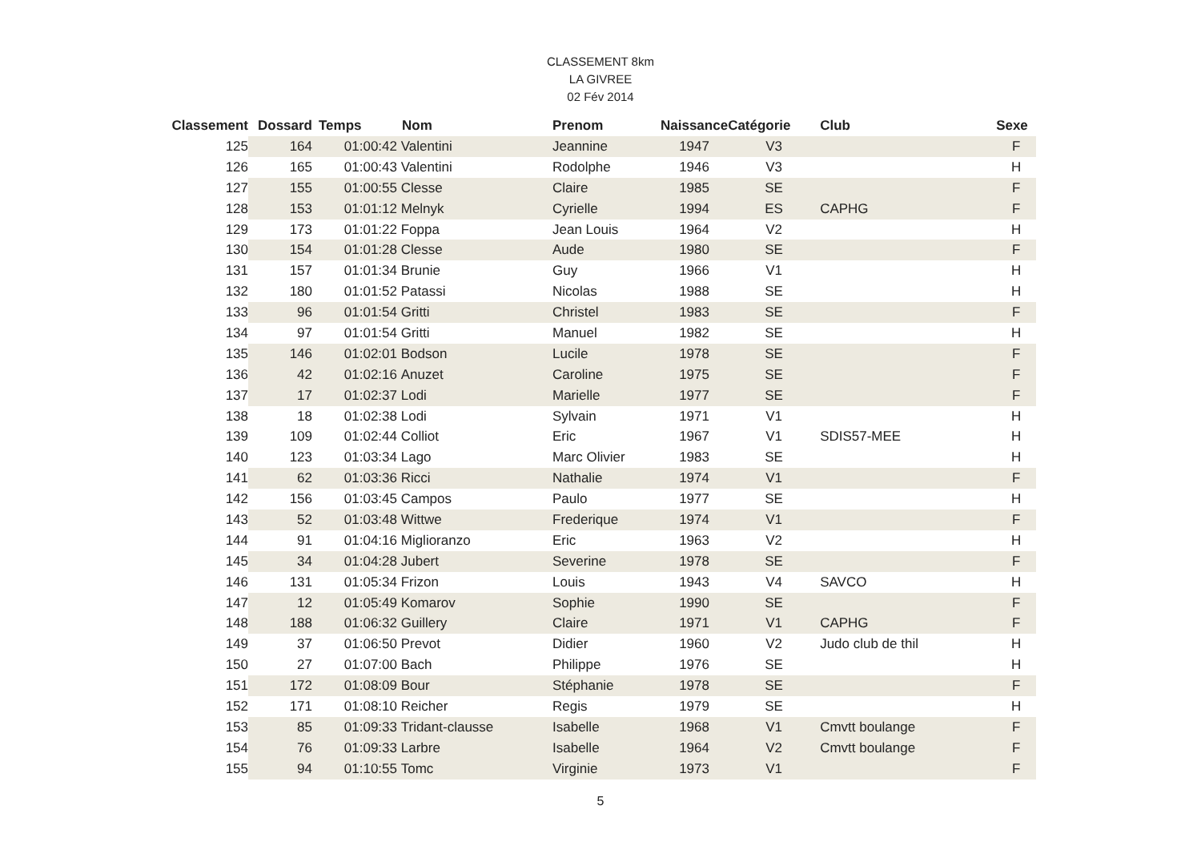CLASSEMENT 8km
LA GIVREE
02 Fév 2014
| Classement | Dossard | Temps | Nom | Prenom | Naissance | Catégorie | Club | Sexe |
| --- | --- | --- | --- | --- | --- | --- | --- | --- |
| 125 | 164 | 01:00:42 | Valentini | Jeannine | 1947 | V3 | | F |
| 126 | 165 | 01:00:43 | Valentini | Rodolphe | 1946 | V3 | | H |
| 127 | 155 | 01:00:55 | Clesse | Claire | 1985 | SE | | F |
| 128 | 153 | 01:01:12 | Melnyk | Cyrielle | 1994 | ES | CAPHG | F |
| 129 | 173 | 01:01:22 | Foppa | Jean Louis | 1964 | V2 | | H |
| 130 | 154 | 01:01:28 | Clesse | Aude | 1980 | SE | | F |
| 131 | 157 | 01:01:34 | Brunie | Guy | 1966 | V1 | | H |
| 132 | 180 | 01:01:52 | Patassi | Nicolas | 1988 | SE | | H |
| 133 | 96 | 01:01:54 | Gritti | Christel | 1983 | SE | | F |
| 134 | 97 | 01:01:54 | Gritti | Manuel | 1982 | SE | | H |
| 135 | 146 | 01:02:01 | Bodson | Lucile | 1978 | SE | | F |
| 136 | 42 | 01:02:16 | Anuzet | Caroline | 1975 | SE | | F |
| 137 | 17 | 01:02:37 | Lodi | Marielle | 1977 | SE | | F |
| 138 | 18 | 01:02:38 | Lodi | Sylvain | 1971 | V1 | | H |
| 139 | 109 | 01:02:44 | Colliot | Eric | 1967 | V1 | SDIS57-MEE | H |
| 140 | 123 | 01:03:34 | Lago | Marc Olivier | 1983 | SE | | H |
| 141 | 62 | 01:03:36 | Ricci | Nathalie | 1974 | V1 | | F |
| 142 | 156 | 01:03:45 | Campos | Paulo | 1977 | SE | | H |
| 143 | 52 | 01:03:48 | Wittwe | Frederique | 1974 | V1 | | F |
| 144 | 91 | 01:04:16 | Miglioranzo | Eric | 1963 | V2 | | H |
| 145 | 34 | 01:04:28 | Jubert | Severine | 1978 | SE | | F |
| 146 | 131 | 01:05:34 | Frizon | Louis | 1943 | V4 | SAVCO | H |
| 147 | 12 | 01:05:49 | Komarov | Sophie | 1990 | SE | | F |
| 148 | 188 | 01:06:32 | Guillery | Claire | 1971 | V1 | CAPHG | F |
| 149 | 37 | 01:06:50 | Prevot | Didier | 1960 | V2 | Judo club de thil | H |
| 150 | 27 | 01:07:00 | Bach | Philippe | 1976 | SE | | H |
| 151 | 172 | 01:08:09 | Bour | Stéphanie | 1978 | SE | | F |
| 152 | 171 | 01:08:10 | Reicher | Regis | 1979 | SE | | H |
| 153 | 85 | 01:09:33 | Tridant-clausse | Isabelle | 1968 | V1 | Cmvtt boulange | F |
| 154 | 76 | 01:09:33 | Larbre | Isabelle | 1964 | V2 | Cmvtt boulange | F |
| 155 | 94 | 01:10:55 | Tomc | Virginie | 1973 | V1 | | F |
5